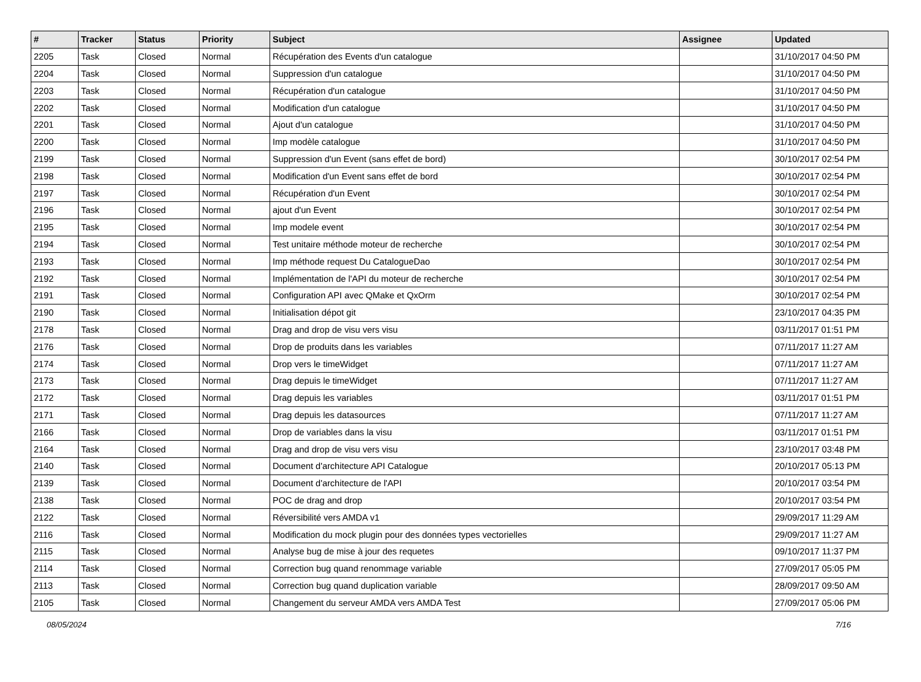| # | Tracker | Status | Priority | Subject | Assignee | Updated |
| --- | --- | --- | --- | --- | --- | --- |
| 2205 | Task | Closed | Normal | Récupération des Events d'un catalogue | | 31/10/2017 04:50 PM |
| 2204 | Task | Closed | Normal | Suppression d'un catalogue | | 31/10/2017 04:50 PM |
| 2203 | Task | Closed | Normal | Récupération d'un catalogue | | 31/10/2017 04:50 PM |
| 2202 | Task | Closed | Normal | Modification d'un catalogue | | 31/10/2017 04:50 PM |
| 2201 | Task | Closed | Normal | Ajout d'un catalogue | | 31/10/2017 04:50 PM |
| 2200 | Task | Closed | Normal | Imp modèle catalogue | | 31/10/2017 04:50 PM |
| 2199 | Task | Closed | Normal | Suppression d'un Event (sans effet de bord) | | 30/10/2017 02:54 PM |
| 2198 | Task | Closed | Normal | Modification d'un Event sans effet de bord | | 30/10/2017 02:54 PM |
| 2197 | Task | Closed | Normal | Récupération d'un Event | | 30/10/2017 02:54 PM |
| 2196 | Task | Closed | Normal | ajout d'un Event | | 30/10/2017 02:54 PM |
| 2195 | Task | Closed | Normal | Imp modele event | | 30/10/2017 02:54 PM |
| 2194 | Task | Closed | Normal | Test unitaire méthode moteur de recherche | | 30/10/2017 02:54 PM |
| 2193 | Task | Closed | Normal | Imp méthode request Du CatalogueDao | | 30/10/2017 02:54 PM |
| 2192 | Task | Closed | Normal | Implémentation de l'API du moteur de recherche | | 30/10/2017 02:54 PM |
| 2191 | Task | Closed | Normal | Configuration API avec QMake et QxOrm | | 30/10/2017 02:54 PM |
| 2190 | Task | Closed | Normal | Initialisation dépot git | | 23/10/2017 04:35 PM |
| 2178 | Task | Closed | Normal | Drag and drop de visu vers visu | | 03/11/2017 01:51 PM |
| 2176 | Task | Closed | Normal | Drop de produits dans les variables | | 07/11/2017 11:27 AM |
| 2174 | Task | Closed | Normal | Drop vers le timeWidget | | 07/11/2017 11:27 AM |
| 2173 | Task | Closed | Normal | Drag depuis le timeWidget | | 07/11/2017 11:27 AM |
| 2172 | Task | Closed | Normal | Drag depuis les variables | | 03/11/2017 01:51 PM |
| 2171 | Task | Closed | Normal | Drag depuis les datasources | | 07/11/2017 11:27 AM |
| 2166 | Task | Closed | Normal | Drop de variables dans la visu | | 03/11/2017 01:51 PM |
| 2164 | Task | Closed | Normal | Drag and drop de visu vers visu | | 23/10/2017 03:48 PM |
| 2140 | Task | Closed | Normal | Document d'architecture API Catalogue | | 20/10/2017 05:13 PM |
| 2139 | Task | Closed | Normal | Document d'architecture de l'API | | 20/10/2017 03:54 PM |
| 2138 | Task | Closed | Normal | POC de drag and drop | | 20/10/2017 03:54 PM |
| 2122 | Task | Closed | Normal | Réversibilité vers AMDA v1 | | 29/09/2017 11:29 AM |
| 2116 | Task | Closed | Normal | Modification du mock plugin pour des données types vectorielles | | 29/09/2017 11:27 AM |
| 2115 | Task | Closed | Normal | Analyse bug de mise à jour des requetes | | 09/10/2017 11:37 PM |
| 2114 | Task | Closed | Normal | Correction bug quand renommage variable | | 27/09/2017 05:05 PM |
| 2113 | Task | Closed | Normal | Correction bug quand duplication variable | | 28/09/2017 09:50 AM |
| 2105 | Task | Closed | Normal | Changement du serveur AMDA vers AMDA Test | | 27/09/2017 05:06 PM |
08/05/2024 7/16